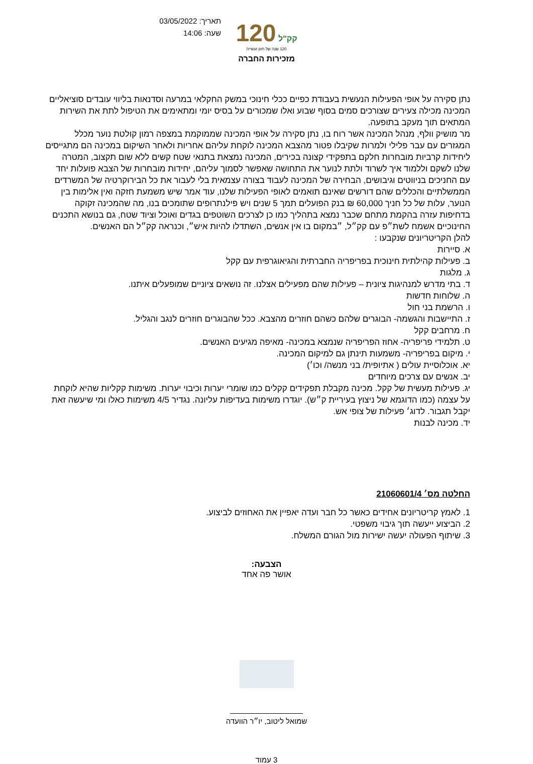תאריך: 03/05/2022
שעה: 14:06
120 קק"ל
120 שנה של חזון ועשייה
מזכירות החברה
נתן סקירה על אופי הפעילות הנעשית בעבודת כפיים ככלי חינוכי במשק החקלאי במרעה וסדנאות בליווי עובדים סוציאליים המכינה מכילה צעירים שצורכים סמים בסוף שבוע ואלו שמכורים על בסיס יומי ומתאימים את הטיפול לתת את השירות המתאים תוך מעקב בתופעה.
מר מושיק וולף, מנהל המכינה אשר רוח בו, נתן סקירה על אופי המכינה שממוקמת במצפה רמון קולטת נוער מכלל המגזרים עם עבר פלילי ולמרות שקיבלו פטור מהצבא המכינה לוקחת עליהם אחריות ולאחר השיקום במכינה הם מתגייסים ליחידות קרביות מובחרות חלקם בתפקידי קצונה בכירים, המכינה נמצאת בתנאי שטח קשים ללא שום תקצוב, המטרה שלנו לשקם וללמוד איך לשרוד ולתת לנוער את התחושה שאפשר לסמוך עליהם, יחידות מובחרות של הצבא פועלות יחד עם החניכים בניווטים וגיבושים, הבחירה של המכינה לעבוד בצורה עצמאית בלי לעבור את כל הבירוקרטיה של המשרדים הממשלתיים והכללים שהם דורשים שאינם תואמים לאופי הפעילות שלנו, עוד אמר שיש משמעת חזקה ואין אלימות בין הנוער, עלות של כל חניך 60,000 ₪ בנק הפועלים תמך 5 שנים ויש פילנתרופים שתומכים בנו, מה שהמכינה זקוקה בדחיפות עזרה בהקמת מתחם שכבר נמצא בתהליך כמו כן לצרכים השוטפים בגדים ואוכל וציוד שטח, גם בנושא התכנים החינוכיים אשמח לשת״פ עם קק״ל, ״במקום בו אין אנשים, השתדלו להיות איש״, וכנראה קק״ל הם האנשים.
להלן הקריטריונים שנקבעו :
א. סיירות
ב. פעילות קהילתית חינוכית בפריפריה החברתית והגיאוגרפית עם קקל
ג. מלגות
ד. בתי מדרש למנהיגות ציונית – פעילות שהם מפעילים אצלנו. זה נושאים ציוניים שמופעלים איתנו.
ה. שלוחות חדשות
ו. הרשמת בני חול
ז. התיישבות והגשמה- הבוגרים שלהם כשהם חוזרים מהצבא. ככל שהבוגרים חוזרים לנגב והגליל.
ח. מרחבים קקל
ט. תלמידי פריפריה- אחוז הפריפריה שנמצא במכינה- מאיפה מגיעים האנשים.
י. מיקום בפריפריה- משמעות תינתן גם למיקום המכינה.
יא. אוכלוסיית עולים ( אתיופית/ בני מנשה/ וכו׳)
יב. אנשים עם צרכים מיוחדים
יג. פעילות מעשית של קקל. מכינה מקבלת תפקידים קקלים כמו שומרי יערות וכיבוי יערות. משימות קקליות שהיא לוקחת על עצמה (כמו הדוגמא של ניצוץ בעיריית ק״ש). יוגדרו משימות בעדיפות עליונה. נגדיר 4/5 משימות כאלו ומי שיעשה זאת יקבל תגבור. לדוג׳ פעילות של צופי אש.
יד. מכינה לבנות
החלטה מס׳ 21060601/4
1. לאמץ קריטריונים אחידים כאשר כל חבר ועדה יאפיין את האחוזים לביצוע.
2. הביצוע ייעשה תוך גיבוי משפטי.
3. שיתוף הפעולה יעשה ישירות מול הגורם המשלח.
הצבעה:
אושר פה אחד
שמואל ליטוב, יו״ר הוועדה
3 עמוד